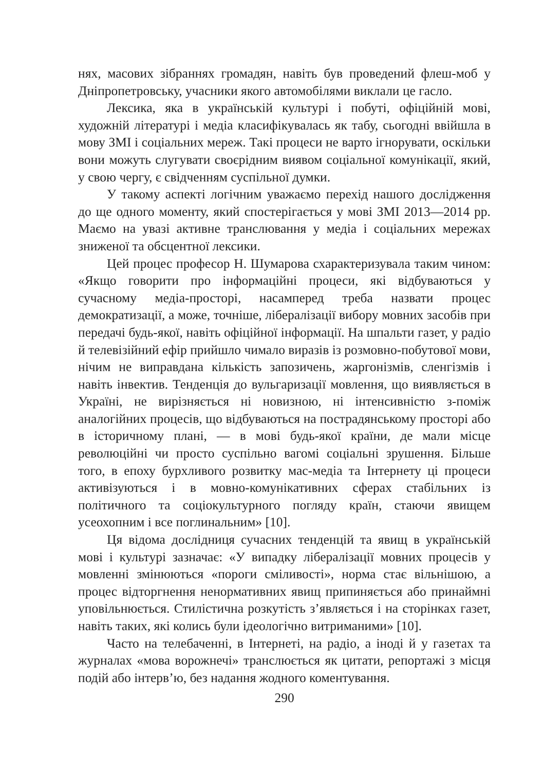нях, масових зібраннях громадян, навіть був проведений флеш-моб у Дніпропетровську, учасники якого автомобілями виклали це гасло.
Лексика, яка в українській культурі і побуті, офіційній мові, художній літературі і медіа класифікувалась як табу, сьогодні ввійшла в мову ЗМІ і соціальних мереж. Такі процеси не варто ігнорувати, оскільки вони можуть слугувати своєрідним виявом соціальної комунікації, який, у свою чергу, є свідченням суспільної думки.
У такому аспекті логічним уважаємо перехід нашого дослідження до ще одного моменту, який спостерігається у мові ЗМІ 2013—2014 рр. Маємо на увазі активне транслювання у медіа і соціальних мережах зниженої та обсцентної лексики.
Цей процес професор Н. Шумарова схарактеризувала таким чином: «Якщо говорити про інформаційні процеси, які відбуваються у сучасному медіа-просторі, насамперед треба назвати процес демократизації, а може, точніше, лібералізації вибору мовних засобів при передачі будь-якої, навіть офіційної інформації. На шпальти газет, у радіо й телевізійний ефір прийшло чимало виразів із розмовно-побутової мови, нічим не виправдана кількість запозичень, жаргонізмів, сленгізмів і навіть інвектив. Тенденція до вульгаризації мовлення, що виявляється в Україні, не вирізняється ні новизною, ні інтенсивністю з-поміж аналогійних процесів, що відбуваються на пострадянському просторі або в історичному плані, — в мові будь-якої країни, де мали місце революційні чи просто суспільно вагомі соціальні зрушення. Більше того, в епоху бурхливого розвитку мас-медіа та Інтернету ці процеси активізуються і в мовно-комунікативних сферах стабільних із політичного та соціокультурного погляду країн, стаючи явищем усеохопним і все поглинальним» [10].
Ця відома дослідниця сучасних тенденцій та явищ в українській мові і культурі зазначає: «У випадку лібералізації мовних процесів у мовленні змінюються «пороги сміливості», норма стає вільнішою, а процес відторгнення ненормативних явищ припиняється або принаймні уповільнюється. Стилістична розкутість з’являється і на сторінках газет, навіть таких, які колись були ідеологічно витриманими» [10].
Часто на телебаченні, в Інтернеті, на радіо, а іноді й у газетах та журналах «мова ворожнечі» транслюється як цитати, репортажі з місця подій або інтерв’ю, без надання жодного коментування.
290